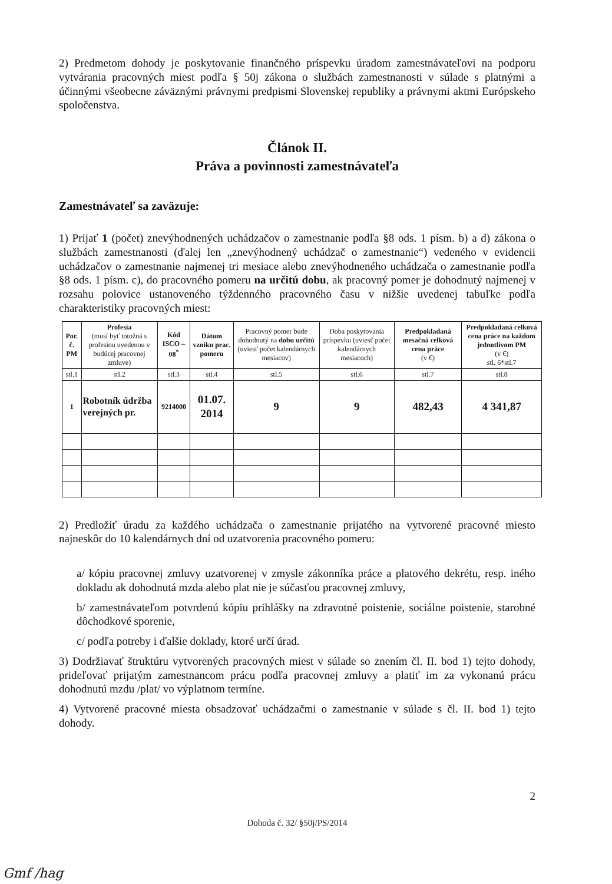2) Predmetom dohody je poskytovanie finančného príspevku úradom zamestnávateľovi na podporu vytvárania pracovných miest podľa § 50j zákona o službách zamestnanosti v súlade s platnými a účinnými všeobecne záväznými právnymi predpismi Slovenskej republiky a právnymi aktmi Európskeho spoločenstva.
Článok II.
Práva a povinnosti zamestnávateľa
Zamestnávateľ sa zaväzuje:
1) Prijať 1 (počet) znevýhodnených uchádzačov o zamestnanie podľa §8 ods. 1 písm. b) a d) zákona o službách zamestnanosti (ďalej len „znevýhodnený uchádzač o zamestnanie“) vedeného v evidencii uchádzačov o zamestnanie najmenej tri mesiace alebo znevýhodneného uchádzača o zamestnanie podľa §8 ods. 1 písm. c), do pracovného pomeru na určitú dobu, ak pracovný pomer je dohodnutý najmenej v rozsahu polovice ustanoveného týždenného pracovného času v nižšie uvedenej tabuľke podľa charakteristiky pracovných miest:
| Por. č. PM | Profesia (musí byť totožná s profesiou uvedenou v budúcej pracovnej zmluve) | Kód ISCO – 08<sup>*</sup> | Dátum vzniku prac. pomeru | Pracovný pomer bude dohodnutý na dobu určitú (uviesť počet kalendárnych mesiacov) | Doba poskytovania príspevku (uviesť počet kalendárnych mesiacoch) | Predpokladaná mesačná celková cena práce (v €) | Predpokladaná celková cena práce na každom jednotlivom PM (v €) stl. 6*stl.7 |
| --- | --- | --- | --- | --- | --- | --- | --- |
| stl.1 | stl.2 | stl.3 | stl.4 | stl.5 | stl.6 | stl.7 | stl.8 |
| 1 | Robotník údržba verejných pr. | 9214000 | 01.07. 2014 | 9 | 9 | 482,43 | 4 341,87 |
2) Predložiť úradu za každého uchádzača o zamestnanie prijatého na vytvorené pracovné miesto najneskôr do 10 kalendárnych dní od uzatvorenia pracovného pomeru:
a/ kópiu pracovnej zmluvy uzatvorenej v zmysle zákonníka práce a platového dekrétu, resp. iného dokladu ak dohodnutá mzda alebo plat nie je súčasťou pracovnej zmluvy,
b/ zamestnávateľom potvrdenú kópiu prihlášky na zdravotné poistenie, sociálne poistenie, starobné dôchodkové sporenie,
c/ podľa potreby i ďalšie doklady, ktoré určí úrad.
3) Dodržiavať štruktúru vytvorených pracovných miest v súlade so znením čl. II. bod 1) tejto dohody, prideľovať prijatým zamestnancom prácu podľa pracovnej zmluvy a platiť im za vykonanú prácu dohodnutú mzdu /plat/ vo výplatnom termíne.
4) Vytvorené pracovné miesta obsadzovať uchádzačmi o zamestnanie v súlade s čl. II. bod 1) tejto dohody.
2
Dohoda č. 32/ §50j/PS/2014
Gmf /hag